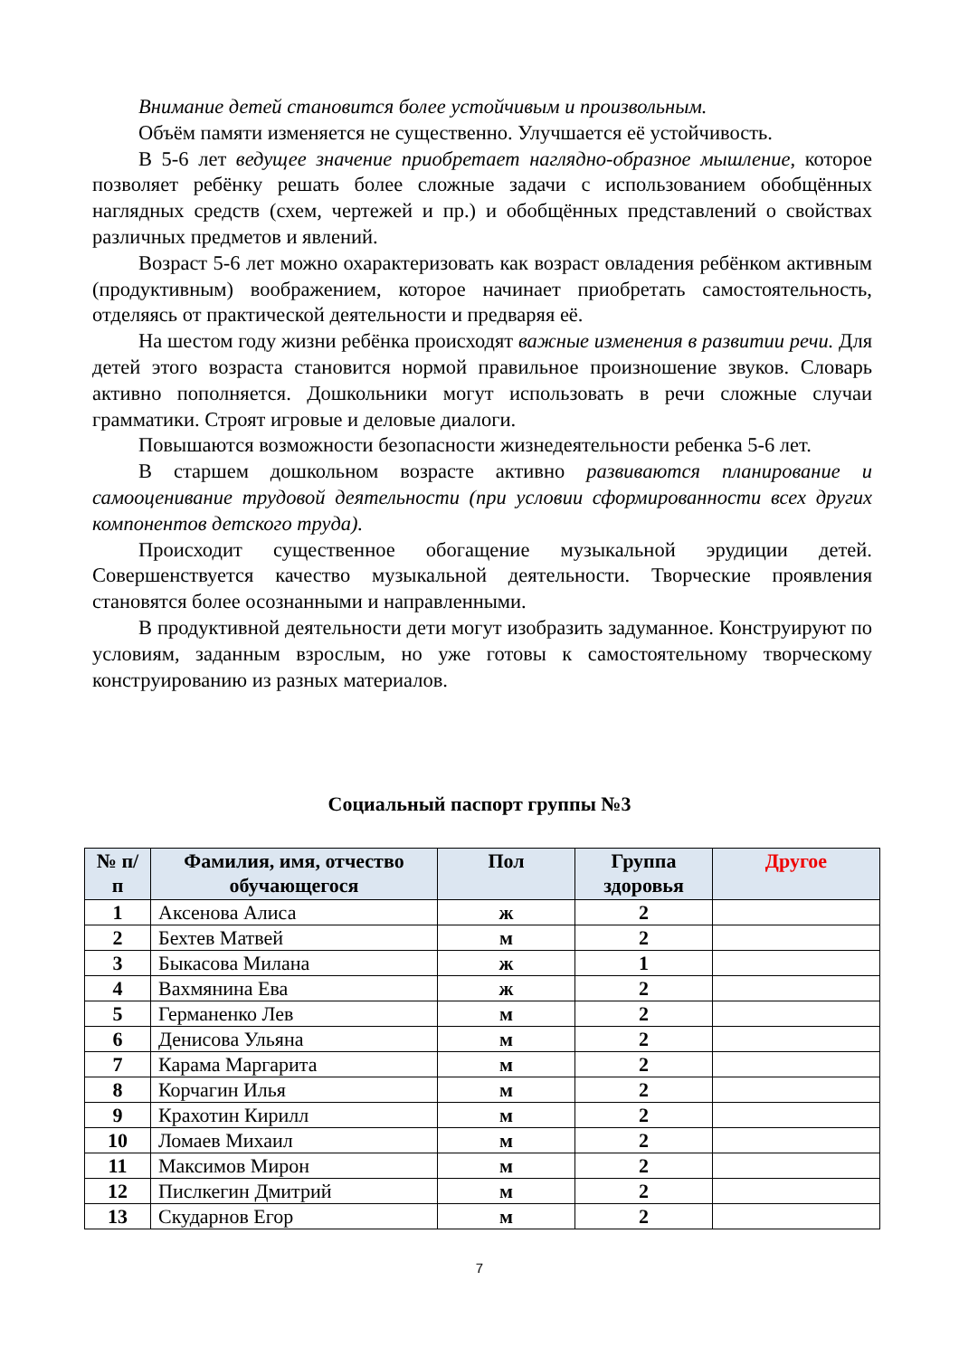Внимание детей становится более устойчивым и произвольным.
Объём памяти изменяется не существенно. Улучшается её устойчивость.
В 5-6 лет ведущее значение приобретает наглядно-образное мышление, которое позволяет ребёнку решать более сложные задачи с использованием обобщённых наглядных средств (схем, чертежей и пр.) и обобщённых представлений о свойствах различных предметов и явлений.
Возраст 5-6 лет можно охарактеризовать как возраст овладения ребёнком активным (продуктивным) воображением, которое начинает приобретать самостоятельность, отделяясь от практической деятельности и предваряя её.
На шестом году жизни ребёнка происходят важные изменения в развитии речи. Для детей этого возраста становится нормой правильное произношение звуков. Словарь активно пополняется. Дошкольники могут использовать в речи сложные случаи грамматики. Строят игровые и деловые диалоги.
Повышаются возможности безопасности жизнедеятельности ребенка 5-6 лет.
В старшем дошкольном возрасте активно развиваются планирование и самооценивание трудовой деятельности (при условии сформированности всех других компонентов детского труда).
Происходит существенное обогащение музыкальной эрудиции детей. Совершенствуется качество музыкальной деятельности. Творческие проявления становятся более осознанными и направленными.
В продуктивной деятельности дети могут изобразить задуманное. Конструируют по условиям, заданным взрослым, но уже готовы к самостоятельному творческому конструированию из разных материалов.
Социальный паспорт группы №3
| № п/п | Фамилия, имя, отчество обучающегося | Пол | Группа здоровья | Другое |
| --- | --- | --- | --- | --- |
| 1 | Аксенова Алиса | ж | 2 | |
| 2 | Бехтев Матвей | м | 2 | |
| 3 | Быкасова Милана | ж | 1 | |
| 4 | Вахмянина Ева | ж | 2 | |
| 5 | Германенко Лев | м | 2 | |
| 6 | Денисова Ульяна | м | 2 | |
| 7 | Карама Маргарита | м | 2 | |
| 8 | Корчагин Илья | м | 2 | |
| 9 | Крахотин Кирилл | м | 2 | |
| 10 | Ломаев Михаил | м | 2 | |
| 11 | Максимов Мирон | м | 2 | |
| 12 | Пислкегин Дмитрий | м | 2 | |
| 13 | Скударнов Егор | м | 2 | |
7